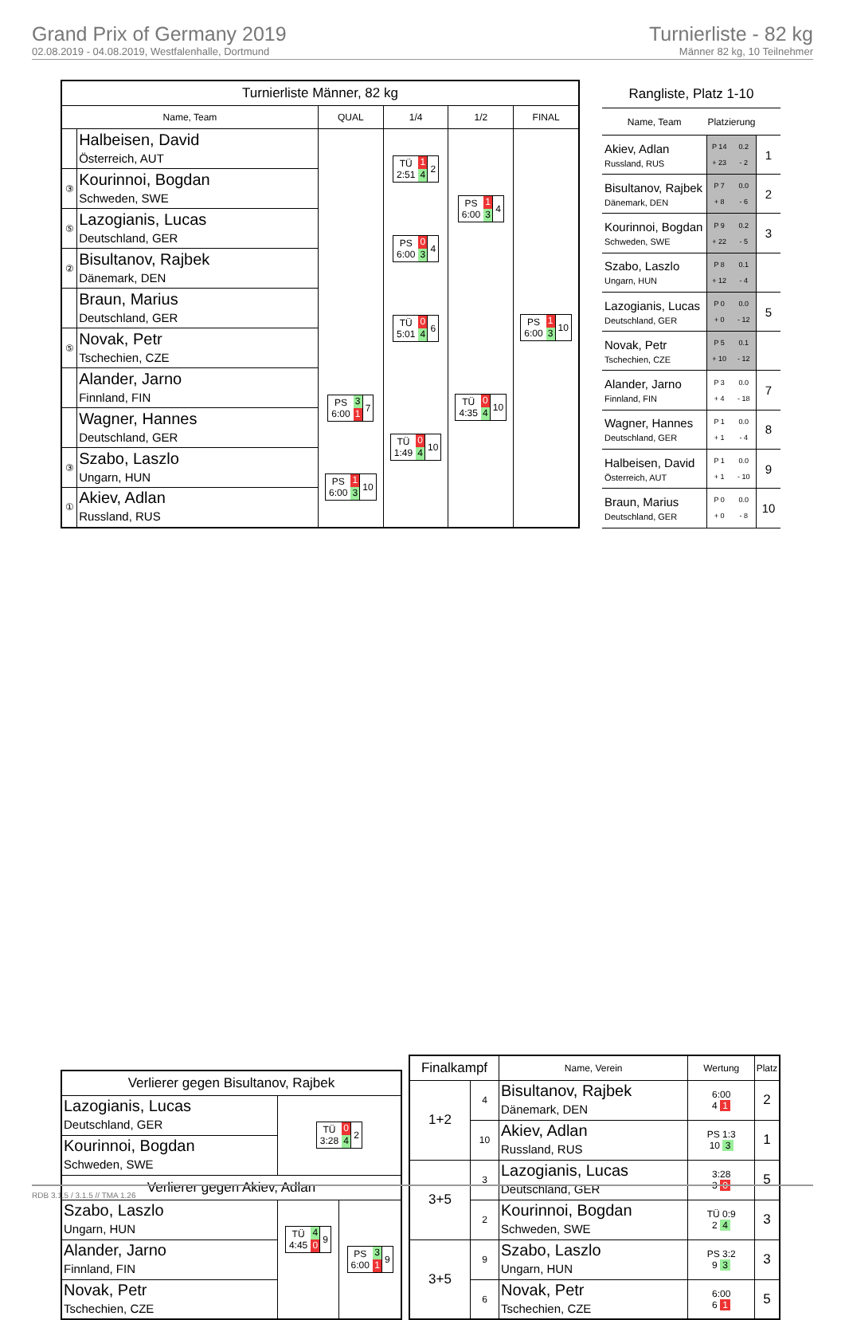Grand Prix of Germany 2019
02.08.2019 - 04.08.2019, Westfalenhalle, Dortmund
Turnierliste - 82 kg
Männer 82 kg, 10 Teilnehmer
| Turnierliste Männer, 82 kg | | | | | |
| --- | --- | --- | --- | --- | --- |
| Name, Team | | QUAL | 1/4 | 1/2 | FINAL |
| | Halbeisen, David Österreich, AUT | | TÜ 2:51 1 4 2 | PS 6:00 1 3 4 | PS 6:00 1 3 10 |
| ③ | Kourinnoi, Bogdan Schweden, SWE | | | | |
| ⑤ | Lazogianis, Lucas Deutschland, GER | | PS 6:00 0 3 4 | | |
| ② | Bisultanov, Rajbek Dänemark, DEN | | | | |
| | Braun, Marius Deutschland, GER | | TÜ 5:01 0 4 6 | TÜ 4:35 0 4 10 | |
| ⑤ | Novak, Petr Tschechien, CZE | | | | |
| | Alander, Jarno Finnland, FIN | PS 6:00 3 1 7 | TÜ 1:49 0 4 10 | | |
| | Wagner, Hannes Deutschland, GER | | | | |
| ③ | Szabo, Laszlo Ungarn, HUN | PS 6:00 1 3 10 | | | |
| ① | Akiev, Adlan Russland, RUS | | | | |
| Rangliste, Platz 1-10 | | | |
| --- | --- | --- | --- |
| Name, Team | Platzierung | | |
| Akiev, Adlan Russland, RUS | P 14 + 23 | 0.2 - 2 | 1 |
| Bisultanov, Rajbek Dänemark, DEN | P 7 + 8 | 0.0 - 6 | 2 |
| Kourinnoi, Bogdan Schweden, SWE | P 9 + 22 | 0.2 - 5 | 3 |
| Szabo, Laszlo Ungarn, HUN | P 8 + 12 | 0.1 - 4 | |
| Lazogianis, Lucas Deutschland, GER | P 0 + 0 | 0.0 - 12 | 5 |
| Novak, Petr Tschechien, CZE | P 5 + 10 | 0.1 - 12 | |
| Alander, Jarno Finnland, FIN | P 3 + 4 | 0.0 - 18 | 7 |
| Wagner, Hannes Deutschland, GER | P 1 + 1 | 0.0 - 4 | 8 |
| Halbeisen, David Österreich, AUT | P 1 + 1 | 0.0 - 10 | 9 |
| Braun, Marius Deutschland, GER | P 0 + 0 | 0.0 - 8 | 10 |
| Verlierer gegen Bisultanov, Rajbek | | |
| Lazogianis, Lucas Deutschland, GER | TÜ 3:28 0 4 2 | |
| Kourinnoi, Bogdan Schweden, SWE | | |
| Verlierer gegen Akiev, Adlan | | |
| Szabo, Laszlo Ungarn, HUN | TÜ 4:45 4 0 9 | PS 6:00 3 1 9 |
| Alander, Jarno Finnland, FIN | | |
| Novak, Petr Tschechien, CZE | | |
| Finalkampf | | Name, Verein | Wertung | Platz |
| --- | --- | --- | --- | --- |
| 1+2 | 4 | Bisultanov, Rajbek Dänemark, DEN | 6:00 4 1 | 2 |
| | 10 | Akiev, Adlan Russland, RUS | PS 1:3 10 3 | 1 |
| 3+5 | 3 | Lazogianis, Lucas Deutschland, GER | 3:28 3 0 | 5 |
| | 2 | Kourinnoi, Bogdan Schweden, SWE | TÜ 0:9 2 4 | 3 |
| 3+5 | 9 | Szabo, Laszlo Ungarn, HUN | PS 3:2 9 3 | 3 |
| | 6 | Novak, Petr Tschechien, CZE | 6:00 6 1 | 5 |
RDB 3.1.5 / 3.1.5 // TMA 1.26